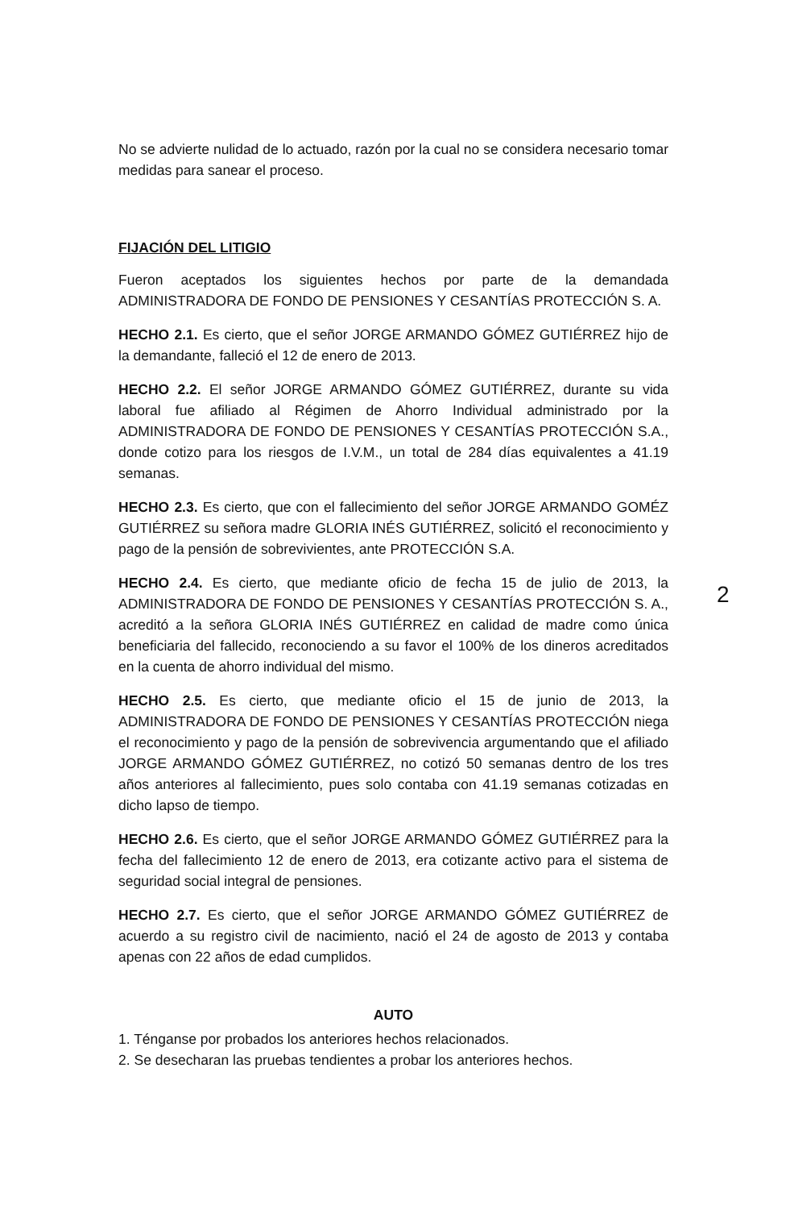2
No se advierte nulidad de lo actuado, razón por la cual no se considera necesario tomar medidas para sanear el proceso.
FIJACIÓN DEL LITIGIO
Fueron aceptados los siguientes hechos por parte de la demandada ADMINISTRADORA DE FONDO DE PENSIONES Y CESANTÍAS PROTECCIÓN S. A.
HECHO 2.1. Es cierto, que el señor JORGE ARMANDO GÓMEZ GUTIÉRREZ hijo de la demandante, falleció el 12 de enero de 2013.
HECHO 2.2. El señor JORGE ARMANDO GÓMEZ GUTIÉRREZ, durante su vida laboral fue afiliado al Régimen de Ahorro Individual administrado por la ADMINISTRADORA DE FONDO DE PENSIONES Y CESANTÍAS PROTECCIÓN S.A., donde cotizo para los riesgos de I.V.M., un total de 284 días equivalentes a 41.19 semanas.
HECHO 2.3. Es cierto, que con el fallecimiento del señor JORGE ARMANDO GOMÉZ GUTIÉRREZ su señora madre GLORIA INÉS GUTIÉRREZ, solicitó el reconocimiento y pago de la pensión de sobrevivientes, ante PROTECCIÓN S.A.
HECHO 2.4. Es cierto, que mediante oficio de fecha 15 de julio de 2013, la ADMINISTRADORA DE FONDO DE PENSIONES Y CESANTÍAS PROTECCIÓN S. A., acreditó a la señora GLORIA INÉS GUTIÉRREZ en calidad de madre como única beneficiaria del fallecido, reconociendo a su favor el 100% de los dineros acreditados en la cuenta de ahorro individual del mismo.
HECHO 2.5. Es cierto, que mediante oficio el 15 de junio de 2013, la ADMINISTRADORA DE FONDO DE PENSIONES Y CESANTÍAS PROTECCIÓN niega el reconocimiento y pago de la pensión de sobrevivencia argumentando que el afiliado JORGE ARMANDO GÓMEZ GUTIÉRREZ, no cotizó 50 semanas dentro de los tres años anteriores al fallecimiento, pues solo contaba con 41.19 semanas cotizadas en dicho lapso de tiempo.
HECHO 2.6. Es cierto, que el señor JORGE ARMANDO GÓMEZ GUTIÉRREZ para la fecha del fallecimiento 12 de enero de 2013, era cotizante activo para el sistema de seguridad social integral de pensiones.
HECHO 2.7. Es cierto, que el señor JORGE ARMANDO GÓMEZ GUTIÉRREZ de acuerdo a su registro civil de nacimiento, nació el 24 de agosto de 2013 y contaba apenas con 22 años de edad cumplidos.
AUTO
1. Ténganse por probados los anteriores hechos relacionados.
2. Se desecharan las pruebas tendientes a probar los anteriores hechos.